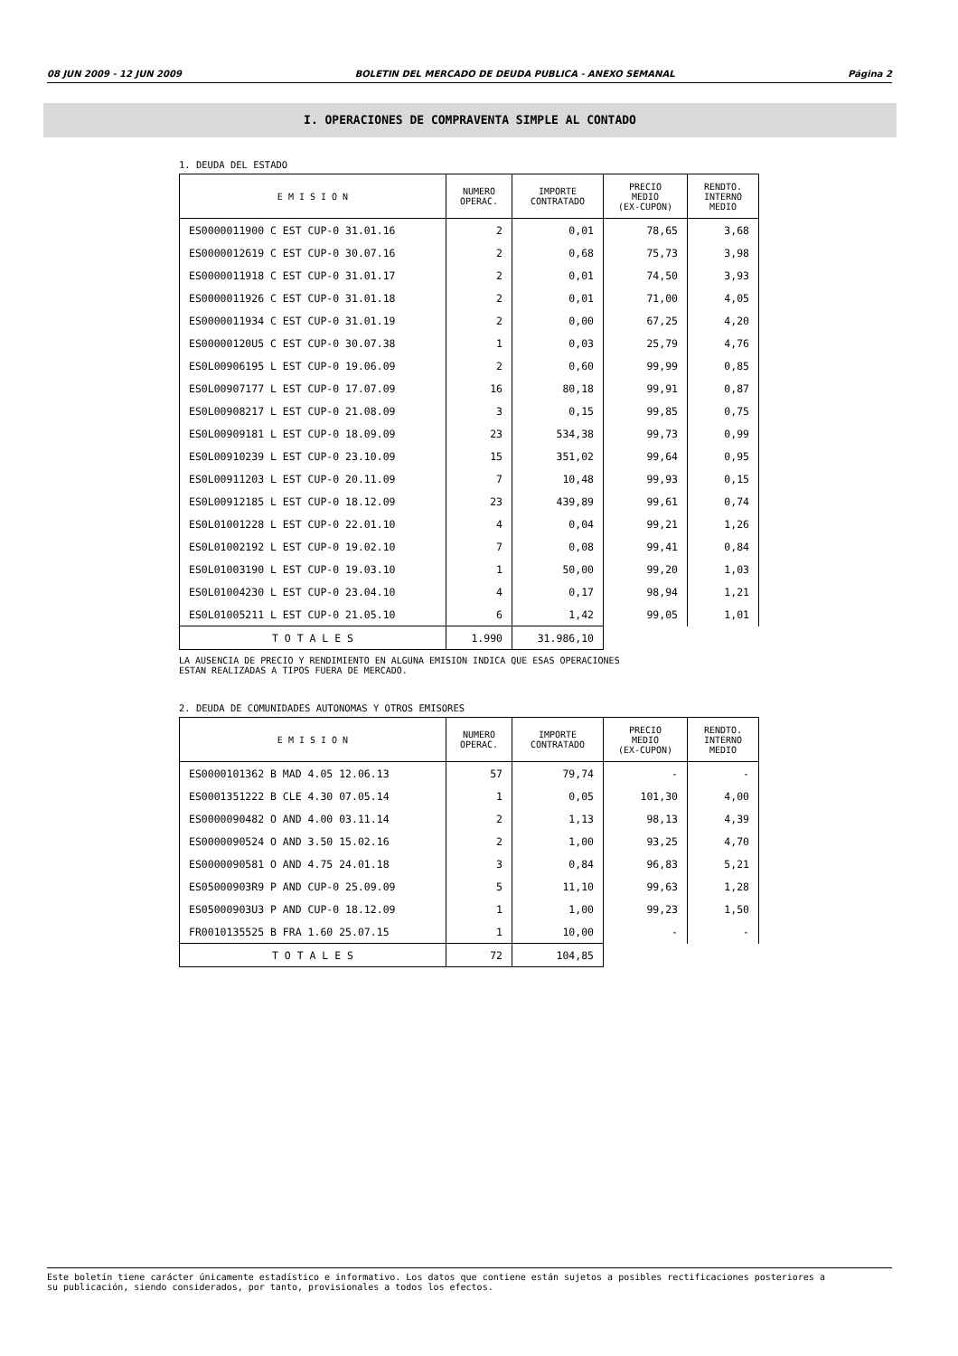08 JUN 2009 - 12 JUN 2009 BOLETIN DEL MERCADO DE DEUDA PUBLICA - ANEXO SEMANAL Página 2
I. OPERACIONES DE COMPRAVENTA SIMPLE AL CONTADO
1. DEUDA DEL ESTADO
| E M I S I O N | NUMERO OPERAC. | IMPORTE CONTRATADO | PRECIO MEDIO (EX-CUPON) | RENDTO. INTERNO MEDIO |
| --- | --- | --- | --- | --- |
| ES0000011900 C EST CUP-0 31.01.16 | 2 | 0,01 | 78,65 | 3,68 |
| ES0000012619 C EST CUP-0 30.07.16 | 2 | 0,68 | 75,73 | 3,98 |
| ES0000011918 C EST CUP-0 31.01.17 | 2 | 0,01 | 74,50 | 3,93 |
| ES0000011926 C EST CUP-0 31.01.18 | 2 | 0,01 | 71,00 | 4,05 |
| ES0000011934 C EST CUP-0 31.01.19 | 2 | 0,00 | 67,25 | 4,20 |
| ES00000120U5 C EST CUP-0 30.07.38 | 1 | 0,03 | 25,79 | 4,76 |
| ES0L00906195 L EST CUP-0 19.06.09 | 2 | 0,60 | 99,99 | 0,85 |
| ES0L00907177 L EST CUP-0 17.07.09 | 16 | 80,18 | 99,91 | 0,87 |
| ES0L00908217 L EST CUP-0 21.08.09 | 3 | 0,15 | 99,85 | 0,75 |
| ES0L00909181 L EST CUP-0 18.09.09 | 23 | 534,38 | 99,73 | 0,99 |
| ES0L00910239 L EST CUP-0 23.10.09 | 15 | 351,02 | 99,64 | 0,95 |
| ES0L00911203 L EST CUP-0 20.11.09 | 7 | 10,48 | 99,93 | 0,15 |
| ES0L00912185 L EST CUP-0 18.12.09 | 23 | 439,89 | 99,61 | 0,74 |
| ES0L01001228 L EST CUP-0 22.01.10 | 4 | 0,04 | 99,21 | 1,26 |
| ES0L01002192 L EST CUP-0 19.02.10 | 7 | 0,08 | 99,41 | 0,84 |
| ES0L01003190 L EST CUP-0 19.03.10 | 1 | 50,00 | 99,20 | 1,03 |
| ES0L01004230 L EST CUP-0 23.04.10 | 4 | 0,17 | 98,94 | 1,21 |
| ES0L01005211 L EST CUP-0 21.05.10 | 6 | 1,42 | 99,05 | 1,01 |
| T O T A L E S | 1.990 | 31.986,10 | | |
LA AUSENCIA DE PRECIO Y RENDIMIENTO EN ALGUNA EMISION INDICA QUE ESAS OPERACIONES
ESTAN REALIZADAS A TIPOS FUERA DE MERCADO.
2. DEUDA DE COMUNIDADES AUTONOMAS Y OTROS EMISORES
| E M I S I O N | NUMERO OPERAC. | IMPORTE CONTRATADO | PRECIO MEDIO (EX-CUPON) | RENDTO. INTERNO MEDIO |
| --- | --- | --- | --- | --- |
| ES0000101362 B MAD 4.05 12.06.13 | 57 | 79,74 | - | - |
| ES0001351222 B CLE 4.30 07.05.14 | 1 | 0,05 | 101,30 | 4,00 |
| ES0000090482 O AND 4.00 03.11.14 | 2 | 1,13 | 98,13 | 4,39 |
| ES0000090524 O AND 3.50 15.02.16 | 2 | 1,00 | 93,25 | 4,70 |
| ES0000090581 O AND 4.75 24.01.18 | 3 | 0,84 | 96,83 | 5,21 |
| ES05000903R9 P AND CUP-0 25.09.09 | 5 | 11,10 | 99,63 | 1,28 |
| ES05000903U3 P AND CUP-0 18.12.09 | 1 | 1,00 | 99,23 | 1,50 |
| FR0010135525 B FRA 1.60 25.07.15 | 1 | 10,00 | - | - |
| T O T A L E S | 72 | 104,85 | | |
Este boletín tiene carácter únicamente estadístico e informativo. Los datos que contiene están sujetos a posibles rectificaciones posteriores a
su publicación, siendo considerados, por tanto, provisionales a todos los efectos.